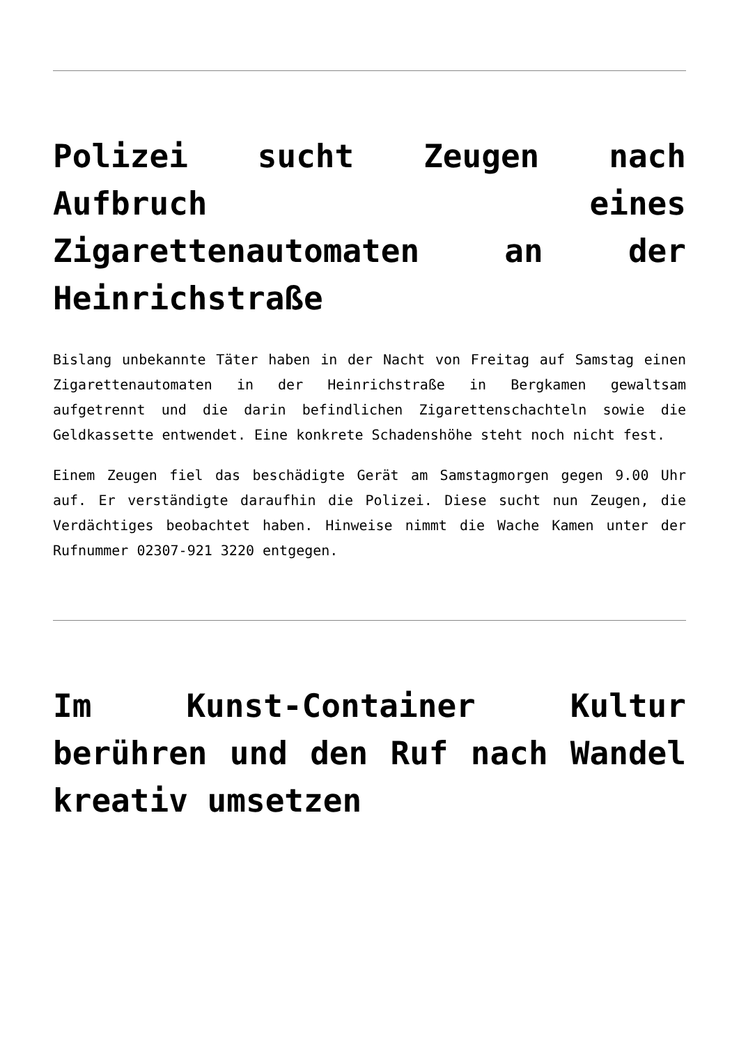Polizei sucht Zeugen nach Aufbruch eines Zigarettenautomaten an der Heinrichstraße
Bislang unbekannte Täter haben in der Nacht von Freitag auf Samstag einen Zigarettenautomaten in der Heinrichstraße in Bergkamen gewaltsam aufgetrennt und die darin befindlichen Zigarettenschachteln sowie die Geldkassette entwendet. Eine konkrete Schadenshöhe steht noch nicht fest.
Einem Zeugen fiel das beschädigte Gerät am Samstagmorgen gegen 9.00 Uhr auf. Er verständigte daraufhin die Polizei. Diese sucht nun Zeugen, die Verdächtiges beobachtet haben. Hinweise nimmt die Wache Kamen unter der Rufnummer 02307-921 3220 entgegen.
Im Kunst-Container Kultur berühren und den Ruf nach Wandel kreativ umsetzen